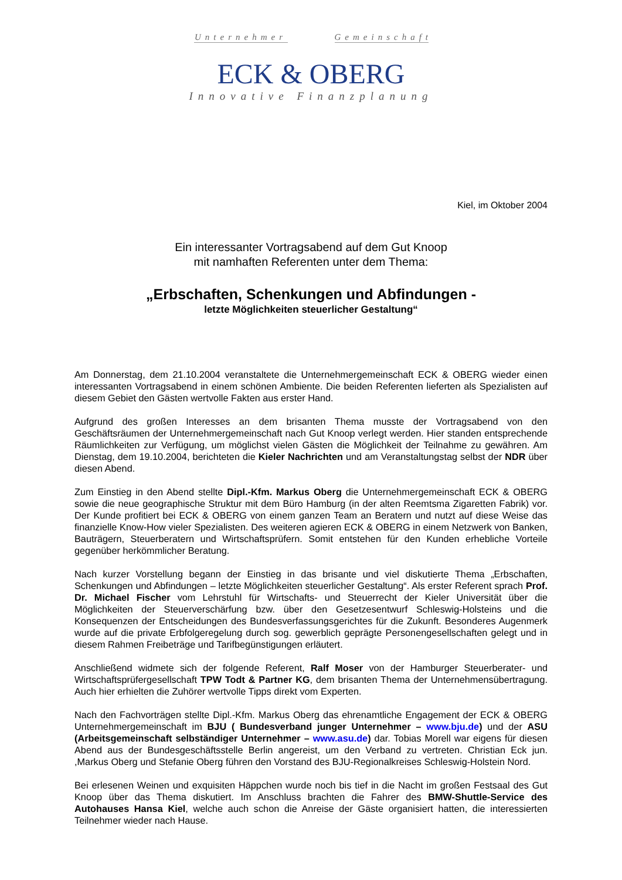Unternehmer Gemeinschaft
ECK & OBERG
Innovative Finanzplanung
Kiel, im Oktober 2004
Ein interessanter Vortragsabend auf dem Gut Knoop
mit namhaften Referenten unter dem Thema:
„Erbschaften, Schenkungen und Abfindungen -
letzte Möglichkeiten steuerlicher Gestaltung“
Am Donnerstag, dem 21.10.2004 veranstaltete die Unternehmergemeinschaft ECK & OBERG wieder einen interessanten Vortragsabend in einem schönen Ambiente. Die beiden Referenten lieferten als Spezialisten auf diesem Gebiet den Gästen wertvolle Fakten aus erster Hand.
Aufgrund des großen Interesses an dem brisanten Thema musste der Vortragsabend von den Geschäftsräumen der Unternehmergemeinschaft nach Gut Knoop verlegt werden. Hier standen entsprechende Räumlichkeiten zur Verfügung, um möglichst vielen Gästen die Möglichkeit der Teilnahme zu gewähren. Am Dienstag, dem 19.10.2004, berichteten die Kieler Nachrichten und am Veranstaltungstag selbst der NDR über diesen Abend.
Zum Einstieg in den Abend stellte Dipl.-Kfm. Markus Oberg die Unternehmergemeinschaft ECK & OBERG sowie die neue geographische Struktur mit dem Büro Hamburg (in der alten Reemtsma Zigaretten Fabrik) vor. Der Kunde profitiert bei ECK & OBERG von einem ganzen Team an Beratern und nutzt auf diese Weise das finanzielle Know-How vieler Spezialisten. Des weiteren agieren ECK & OBERG in einem Netzwerk von Banken, Bauträgern, Steuerberatern und Wirtschaftsprüfern. Somit entstehen für den Kunden erhebliche Vorteile gegenüber herkömmlicher Beratung.
Nach kurzer Vorstellung begann der Einstieg in das brisante und viel diskutierte Thema „Erbschaften, Schenkungen und Abfindungen – letzte Möglichkeiten steuerlicher Gestaltung“. Als erster Referent sprach Prof. Dr. Michael Fischer vom Lehrstuhl für Wirtschafts- und Steuerrecht der Kieler Universität über die Möglichkeiten der Steuerverschärfung bzw. über den Gesetzesentwurf Schleswig-Holsteins und die Konsequenzen der Entscheidungen des Bundesverfassungsgerichtes für die Zukunft. Besonderes Augenmerk wurde auf die private Erbfolgeregelung durch sog. gewerblich geprägte Personengesellschaften gelegt und in diesem Rahmen Freibeträge und Tarifbegünstigungen erläutert.
Anschließend widmete sich der folgende Referent, Ralf Moser von der Hamburger Steuerberater- und Wirtschaftsprüfergesellschaft TPW Todt & Partner KG, dem brisanten Thema der Unternehmensübertragung. Auch hier erhielten die Zuhörer wertvolle Tipps direkt vom Experten.
Nach den Fachvorträgen stellte Dipl.-Kfm. Markus Oberg das ehrenamtliche Engagement der ECK & OBERG Unternehmergemeinschaft im BJU ( Bundesverband junger Unternehmer – www.bju.de) und der ASU (Arbeitsgemeinschaft selbständiger Unternehmer – www.asu.de) dar. Tobias Morell war eigens für diesen Abend aus der Bundesgeschäftsstelle Berlin angereist, um den Verband zu vertreten. Christian Eck jun. ,Markus Oberg und Stefanie Oberg führen den Vorstand des BJU-Regionalkreises Schleswig-Holstein Nord.
Bei erlesenen Weinen und exquisiten Häppchen wurde noch bis tief in die Nacht im großen Festsaal des Gut Knoop über das Thema diskutiert. Im Anschluss brachten die Fahrer des BMW-Shuttle-Service des Autohauses Hansa Kiel, welche auch schon die Anreise der Gäste organisiert hatten, die interessierten Teilnehmer wieder nach Hause.